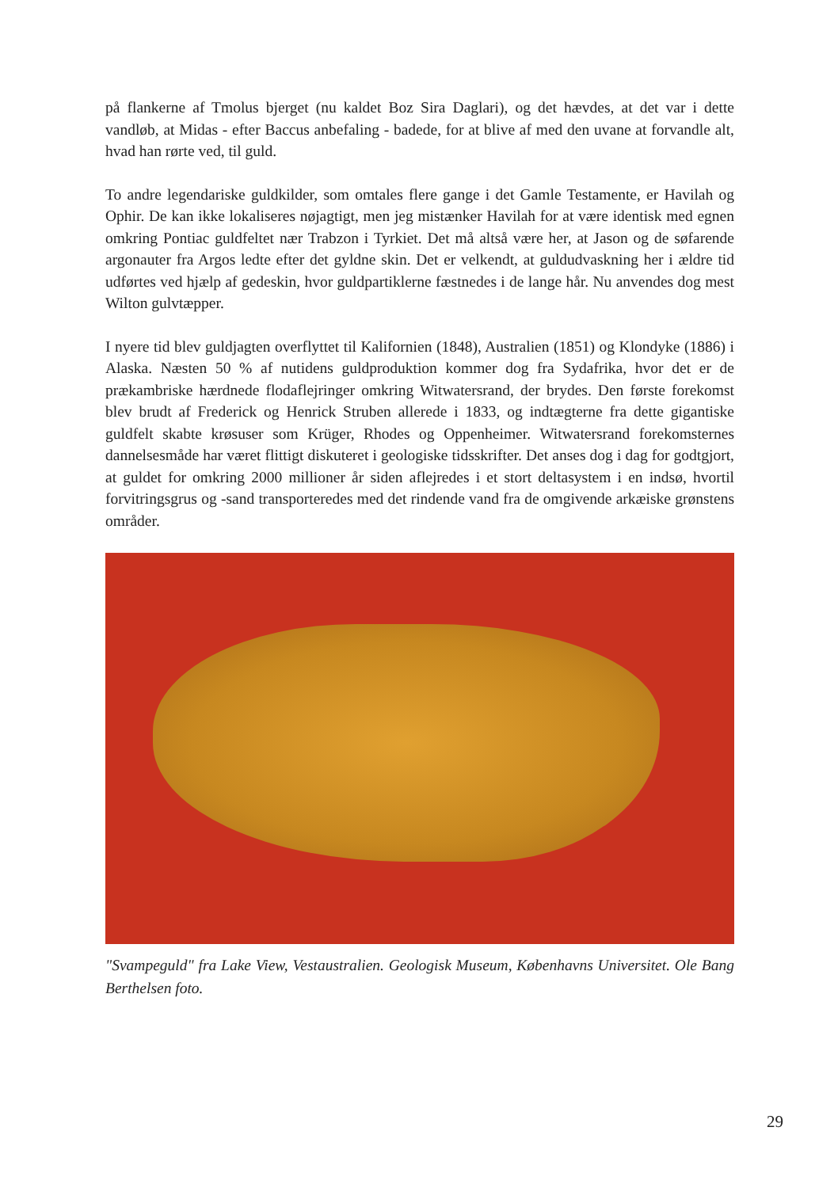på flankerne af Tmolus bjerget (nu kaldet Boz Sira Daglari), og det hævdes, at det var i dette vandløb, at Midas - efter Baccus anbefaling - badede, for at blive af med den uvane at forvandle alt, hvad han rørte ved, til guld.
To andre legendariske guldkilder, som omtales flere gange i det Gamle Testamente, er Havilah og Ophir. De kan ikke lokaliseres nøjagtigt, men jeg mistænker Havilah for at være identisk med egnen omkring Pontiac guldfeltet nær Trabzon i Tyrkiet. Det må altså være her, at Jason og de søfarende argonauter fra Argos ledte efter det gyldne skin. Det er velkendt, at guldudvaskning her i ældre tid udførtes ved hjælp af gedeskin, hvor guldpartiklerne fæstnedes i de lange hår. Nu anvendes dog mest Wilton gulvtæpper.
I nyere tid blev guldjagten overflyttet til Kalifornien (1848), Australien (1851) og Klondyke (1886) i Alaska. Næsten 50 % af nutidens guldproduktion kommer dog fra Sydafrika, hvor det er de prækambriske hærdnede flodaflejringer omkring Witwatersrand, der brydes. Den første forekomst blev brudt af Frederick og Henrick Struben allerede i 1833, og indtægterne fra dette gigantiske guldfelt skabte krøsuser som Krüger, Rhodes og Oppenheimer. Witwatersrand forekomsternes dannelsesmåde har været flittigt diskuteret i geologiske tidsskrifter. Det anses dog i dag for godtgjort, at guldet for omkring 2000 millioner år siden aflejredes i et stort deltasystem i en indsø, hvortil forvitringsgrus og -sand transporteredes med det rindende vand fra de omgivende arkæiske grønstens områder.
"Svampeguld" fra Lake View, Vestaustralien. Geologisk Museum, Københavns Universitet. Ole Bang Berthelsen foto.
29